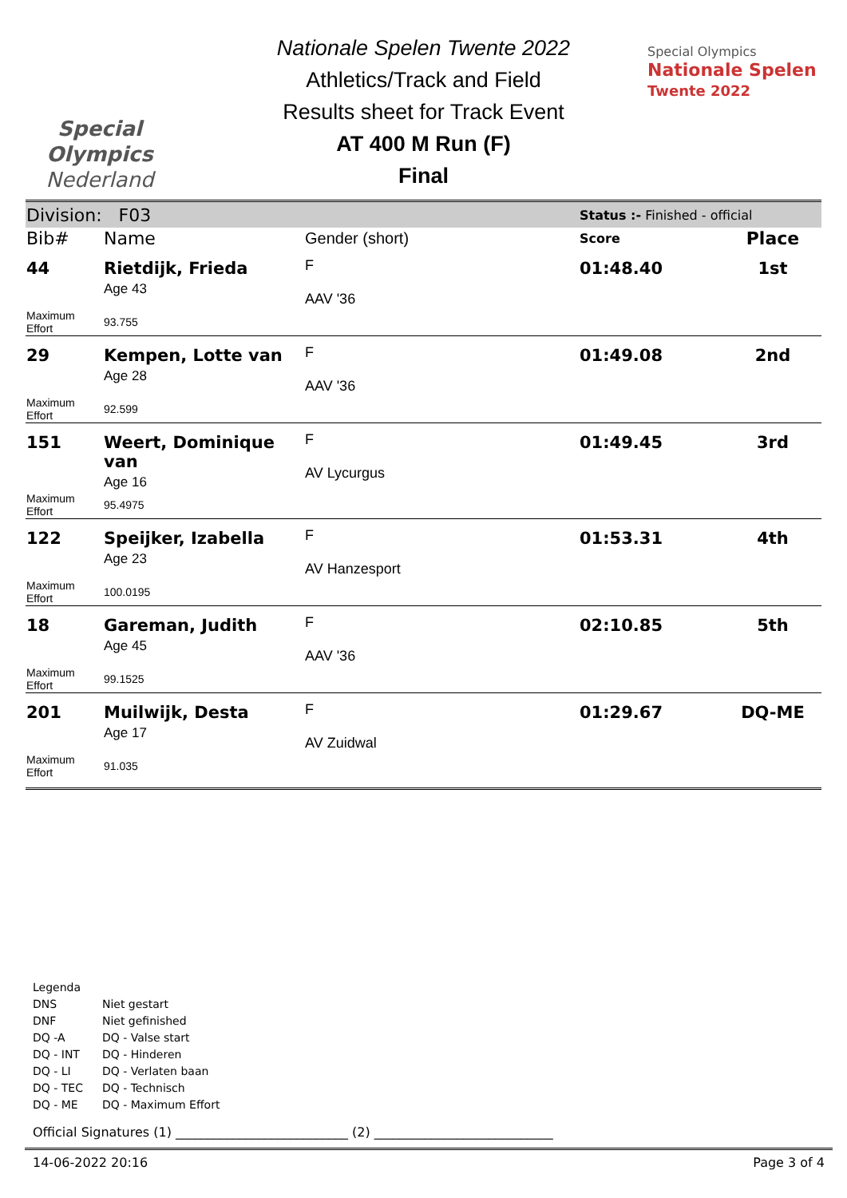Special
Olympics
Nederland
Nationale Spelen Twente 2022
Athletics/Track and Field
Results sheet for Track Event
AT 400 M Run (F)
Final
Special Olympics
Nationale Spelen
Twente 2022
| Division: F03 | | | Status :- Finished - official | |
| Bib# | Name | Gender (short) | Score | Place |
| 44 | Rietdijk, Frieda Age 43 | F AAV '36 | 01:48.40 | 1st |
| Maximum Effort | 93.755 | | | |
| 29 | Kempen, Lotte van Age 28 | F AAV '36 | 01:49.08 | 2nd |
| Maximum Effort | 92.599 | | | |
| 151 | Weert, Dominique van Age 16 | F AV Lycurgus | 01:49.45 | 3rd |
| Maximum Effort | 95.4975 | | | |
| 122 | Speijker, Izabella Age 23 | F AV Hanzesport | 01:53.31 | 4th |
| Maximum Effort | 100.0195 | | | |
| 18 | Gareman, Judith Age 45 | F AAV '36 | 02:10.85 | 5th |
| Maximum Effort | 99.1525 | | | |
| 201 | Muilwijk, Desta Age 17 | F AV Zuidwal | 01:29.67 | DQ-ME |
| Maximum Effort | 91.035 | | | |
Legenda
| DNS | Niet gestart |
| DNF | Niet gefinished |
| DQ -A | DQ - Valse start |
| DQ - INT | DQ - Hinderen |
| DQ - LI | DQ - Verlaten baan |
| DQ - TEC | DQ - Technisch |
| DQ - ME | DQ - Maximum Effort |
Official Signatures (1) ___________________________ (2) ____________________________
14-06-2022 20:16 Page 3 of 4